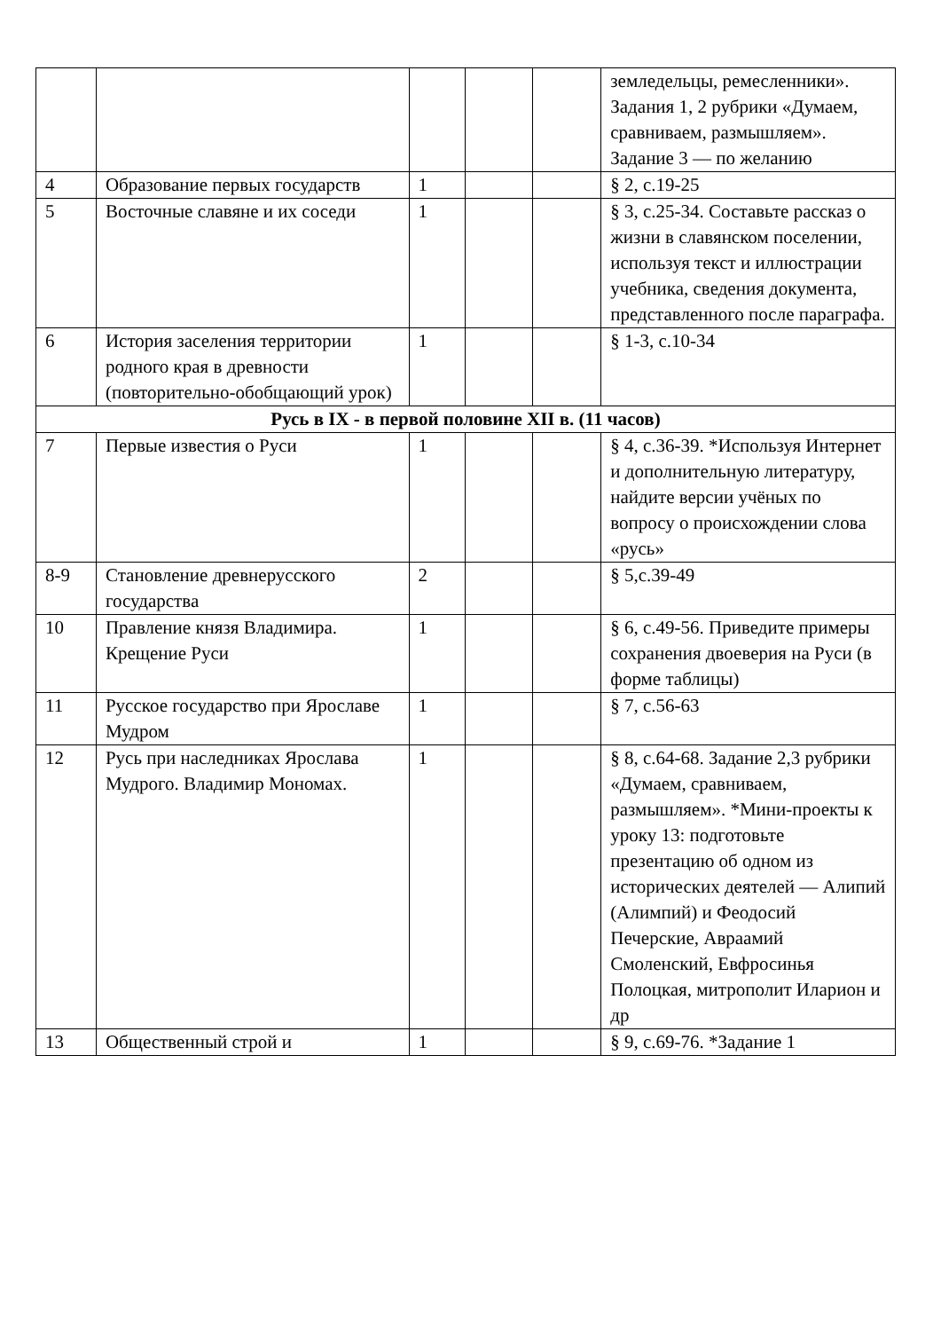| | | | | | земледельцы, ремесленники». Задания 1, 2 рубрики «Думаем, сравниваем, размышляем». Задание 3 — по желанию |
| 4 | Образование первых государств | 1 | | | § 2, с.19-25 |
| 5 | Восточные славяне и их соседи | 1 | | | § 3, с.25-34. Составьте рассказ о жизни в славянском поселении, используя текст и иллюстрации учебника, сведения документа, представленного после параграфа. |
| 6 | История заселения территории родного края в древности (повторительно-обобщающий урок) | 1 | | | § 1-3, с.10-34 |
| Русь в IX - в первой половине XII в. (11 часов) | | | | | |
| 7 | Первые известия о Руси | 1 | | | § 4, с.36-39. *Используя Интернет и дополнительную литературу, найдите версии учёных по вопросу о происхождении слова «русь» |
| 8-9 | Становление древнерусского государства | 2 | | | § 5,с.39-49 |
| 10 | Правление князя Владимира. Крещение Руси | 1 | | | § 6, с.49-56. Приведите примеры сохранения двоеверия на Руси (в форме таблицы) |
| 11 | Русское государство при Ярославе Мудром | 1 | | | § 7, с.56-63 |
| 12 | Русь при наследниках Ярослава Мудрого. Владимир Мономах. | 1 | | | § 8, с.64-68. Задание 2,3 рубрики «Думаем, сравниваем, размышляем». *Мини-проекты к уроку 13: подготовьте презентацию об одном из исторических деятелей — Алипий (Алимпий) и Феодосий Печерские, Авраамий Смоленский, Евфросинья Полоцкая, митрополит Иларион и др |
| 13 | Общественный строй и | 1 | | | § 9, с.69-76. *Задание 1 |